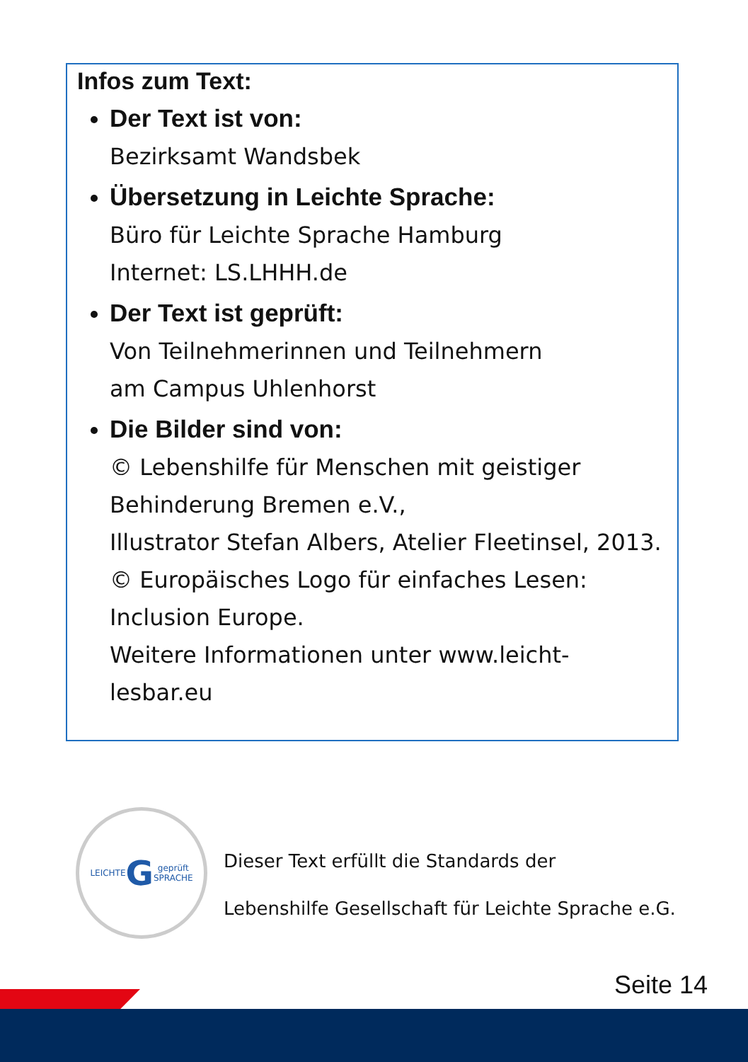Infos zum Text:
Der Text ist von:
Bezirksamt Wandsbek
Übersetzung in Leichte Sprache:
Büro für Leichte Sprache Hamburg
Internet: LS.LHHH.de
Der Text ist geprüft:
Von Teilnehmerinnen und Teilnehmern
am Campus Uhlenhorst
Die Bilder sind von:
© Lebenshilfe für Menschen mit geistiger Behinderung Bremen e.V.,
Illustrator Stefan Albers, Atelier Fleetinsel, 2013.
© Europäisches Logo für einfaches Lesen: Inclusion Europe.
Weitere Informationen unter www.leicht-lesbar.eu
LEICHTE
G geprüft
SPRACHE
Dieser Text erfüllt die Standards der
Lebenshilfe Gesellschaft für Leichte Sprache e.G.
Seite 14